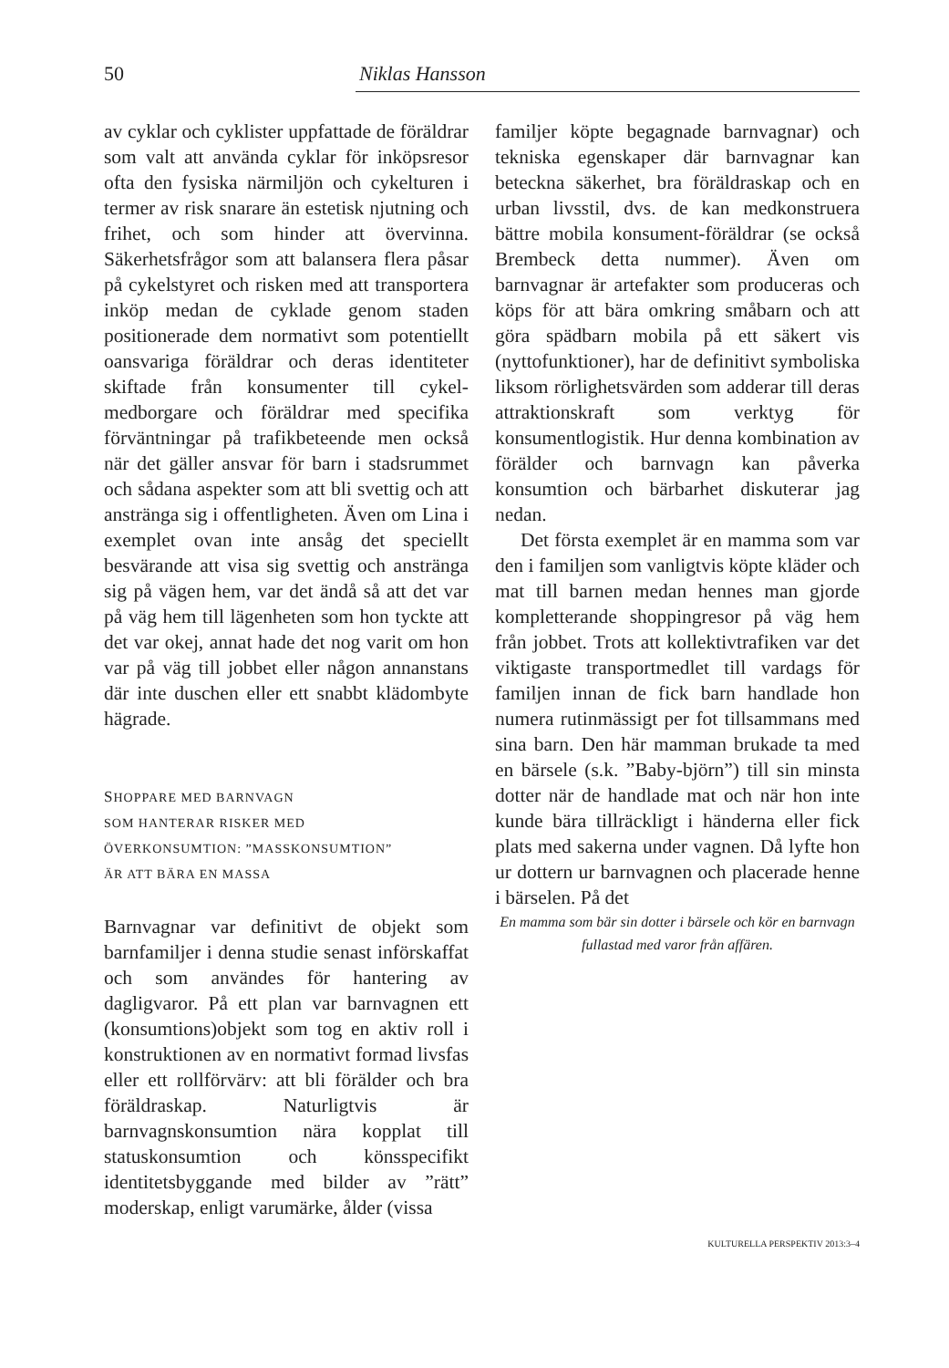50 Niklas Hansson
av cyklar och cyklister uppfattade de föräldrar som valt att använda cyklar för inköpsresor ofta den fysiska närmiljön och cykelturen i termer av risk snarare än estetisk njutning och frihet, och som hinder att övervinna. Säkerhetsfrågor som att balansera flera påsar på cykelstyret och risken med att transportera inköp medan de cyklade genom staden positionerade dem normativt som potentiellt oansvariga föräldrar och deras identiteter skiftade från konsumenter till cykel-medborgare och föräldrar med specifika förväntningar på trafikbeteende men också när det gäller ansvar för barn i stadsrummet och sådana aspekter som att bli svettig och att anstränga sig i offentligheten. Även om Lina i exemplet ovan inte ansåg det speciellt besvärande att visa sig svettig och anstränga sig på vägen hem, var det ändå så att det var på väg hem till lägenheten som hon tyckte att det var okej, annat hade det nog varit om hon var på väg till jobbet eller någon annanstans där inte duschen eller ett snabbt klädombyte hägrade.
SHOPPARE MED BARNVAGN
SOM HANTERAR RISKER MED
ÖVERKONSUMTION: ”MASSKONSUMTION”
ÄR ATT BÄRA EN MASSA
Barnvagnar var definitivt de objekt som barnfamiljer i denna studie senast införskaffat och som användes för hantering av dagligvaror. På ett plan var barnvagnen ett (konsumtions)objekt som tog en aktiv roll i konstruktionen av en normativt formad livsfas eller ett rollförvärv: att bli förälder och bra föräldraskap. Naturligtvis är barnvagnskonsumtion nära kopplat till statuskonsumtion och könsspecifikt identitetsbyggande med bilder av ”rätt” moderskap, enligt varumärke, ålder (vissa
familjer köpte begagnade barnvagnar) och tekniska egenskaper där barnvagnar kan beteckna säkerhet, bra föräldraskap och en urban livsstil, dvs. de kan medkonstruera bättre mobila konsument-föräldrar (se också Brembeck detta nummer). Även om barnvagnar är artefakter som produceras och köps för att bära omkring småbarn och att göra spädbarn mobila på ett säkert vis (nyttofunktioner), har de definitivt symboliska liksom rörlighetsvärden som adderar till deras attraktionskraft som verktyg för konsumentlogistik. Hur denna kombination av förälder och barnvagn kan påverka konsumtion och bärbarhet diskuterar jag nedan.
Det första exemplet är en mamma som var den i familjen som vanligtvis köpte kläder och mat till barnen medan hennes man gjorde kompletterande shoppingresor på väg hem från jobbet. Trots att kollektivtrafiken var det viktigaste transportmedlet till vardags för familjen innan de fick barn handlade hon numera rutinmässigt per fot tillsammans med sina barn. Den här mamman brukade ta med en bärsele (s.k. ”Baby-björn”) till sin minsta dotter när de handlade mat och när hon inte kunde bära tillräckligt i händerna eller fick plats med sakerna under vagnen. Då lyfte hon ur dottern ur barnvagnen och placerade henne i bärselen. På det
En mamma som bär sin dotter i bärsele och kör en barnvagn fullastad med varor från affären.
KULTURELLA PERSPEKTIV 2013:3–4